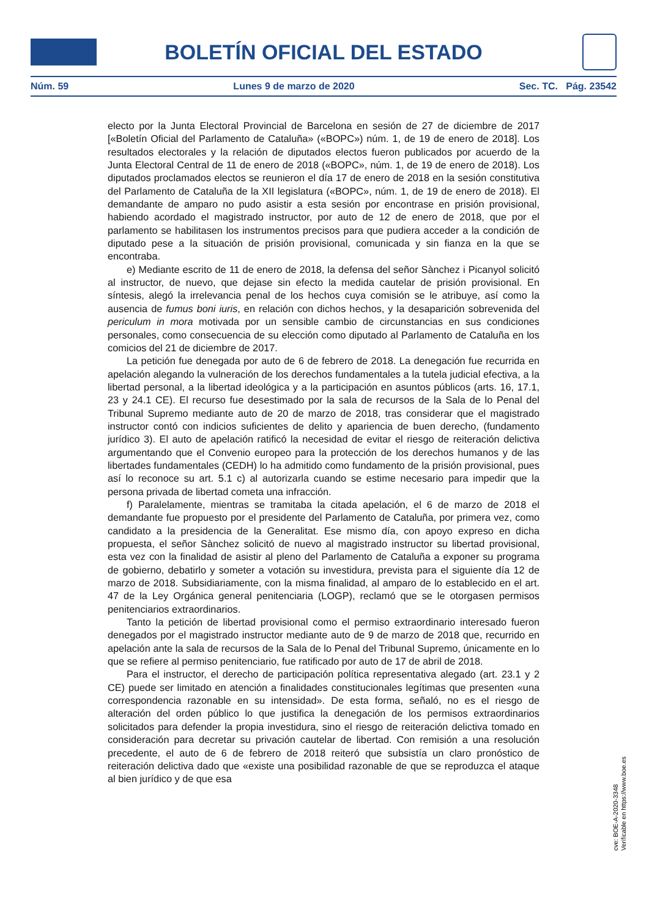BOLETÍN OFICIAL DEL ESTADO
Núm. 59 Lunes 9 de marzo de 2020 Sec. TC. Pág. 23542
electo por la Junta Electoral Provincial de Barcelona en sesión de 27 de diciembre de 2017 [«Boletín Oficial del Parlamento de Cataluña» («BOPC») núm. 1, de 19 de enero de 2018]. Los resultados electorales y la relación de diputados electos fueron publicados por acuerdo de la Junta Electoral Central de 11 de enero de 2018 («BOPC», núm. 1, de 19 de enero de 2018). Los diputados proclamados electos se reunieron el día 17 de enero de 2018 en la sesión constitutiva del Parlamento de Cataluña de la XII legislatura («BOPC», núm. 1, de 19 de enero de 2018). El demandante de amparo no pudo asistir a esta sesión por encontrase en prisión provisional, habiendo acordado el magistrado instructor, por auto de 12 de enero de 2018, que por el parlamento se habilitasen los instrumentos precisos para que pudiera acceder a la condición de diputado pese a la situación de prisión provisional, comunicada y sin fianza en la que se encontraba.
e) Mediante escrito de 11 de enero de 2018, la defensa del señor Sànchez i Picanyol solicitó al instructor, de nuevo, que dejase sin efecto la medida cautelar de prisión provisional. En síntesis, alegó la irrelevancia penal de los hechos cuya comisión se le atribuye, así como la ausencia de fumus boni iuris, en relación con dichos hechos, y la desaparición sobrevenida del periculum in mora motivada por un sensible cambio de circunstancias en sus condiciones personales, como consecuencia de su elección como diputado al Parlamento de Cataluña en los comicios del 21 de diciembre de 2017.
La petición fue denegada por auto de 6 de febrero de 2018. La denegación fue recurrida en apelación alegando la vulneración de los derechos fundamentales a la tutela judicial efectiva, a la libertad personal, a la libertad ideológica y a la participación en asuntos públicos (arts. 16, 17.1, 23 y 24.1 CE). El recurso fue desestimado por la sala de recursos de la Sala de lo Penal del Tribunal Supremo mediante auto de 20 de marzo de 2018, tras considerar que el magistrado instructor contó con indicios suficientes de delito y apariencia de buen derecho, (fundamento jurídico 3). El auto de apelación ratificó la necesidad de evitar el riesgo de reiteración delictiva argumentando que el Convenio europeo para la protección de los derechos humanos y de las libertades fundamentales (CEDH) lo ha admitido como fundamento de la prisión provisional, pues así lo reconoce su art. 5.1 c) al autorizarla cuando se estime necesario para impedir que la persona privada de libertad cometa una infracción.
f) Paralelamente, mientras se tramitaba la citada apelación, el 6 de marzo de 2018 el demandante fue propuesto por el presidente del Parlamento de Cataluña, por primera vez, como candidato a la presidencia de la Generalitat. Ese mismo día, con apoyo expreso en dicha propuesta, el señor Sànchez solicitó de nuevo al magistrado instructor su libertad provisional, esta vez con la finalidad de asistir al pleno del Parlamento de Cataluña a exponer su programa de gobierno, debatirlo y someter a votación su investidura, prevista para el siguiente día 12 de marzo de 2018. Subsidiariamente, con la misma finalidad, al amparo de lo establecido en el art. 47 de la Ley Orgánica general penitenciaria (LOGP), reclamó que se le otorgasen permisos penitenciarios extraordinarios.
Tanto la petición de libertad provisional como el permiso extraordinario interesado fueron denegados por el magistrado instructor mediante auto de 9 de marzo de 2018 que, recurrido en apelación ante la sala de recursos de la Sala de lo Penal del Tribunal Supremo, únicamente en lo que se refiere al permiso penitenciario, fue ratificado por auto de 17 de abril de 2018.
Para el instructor, el derecho de participación política representativa alegado (art. 23.1 y 2 CE) puede ser limitado en atención a finalidades constitucionales legítimas que presenten «una correspondencia razonable en su intensidad». De esta forma, señaló, no es el riesgo de alteración del orden público lo que justifica la denegación de los permisos extraordinarios solicitados para defender la propia investidura, sino el riesgo de reiteración delictiva tomado en consideración para decretar su privación cautelar de libertad. Con remisión a una resolución precedente, el auto de 6 de febrero de 2018 reiteró que subsistía un claro pronóstico de reiteración delictiva dado que «existe una posibilidad razonable de que se reproduzca el ataque al bien jurídico y de que esa
cve: BOE-A-2020-3348
Verificable en https://www.boe.es